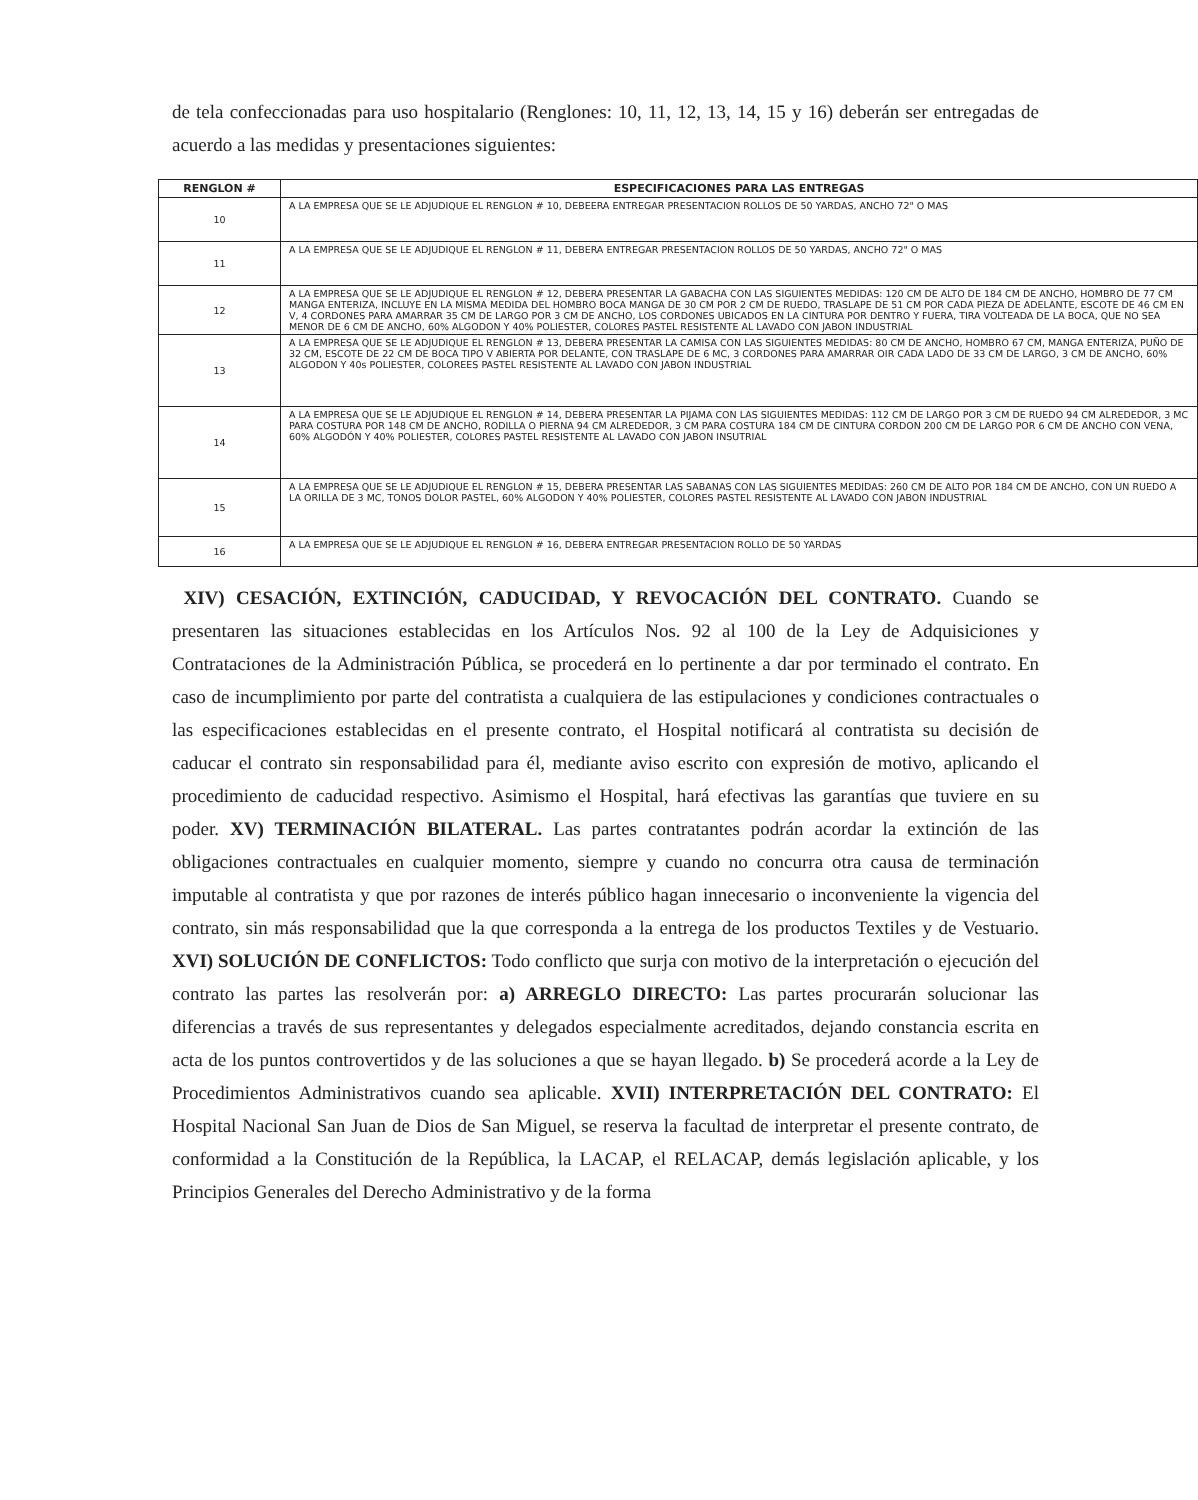de tela confeccionadas para uso hospitalario (Renglones: 10, 11, 12, 13, 14, 15 y 16) deberán ser entregadas de acuerdo a las medidas y presentaciones siguientes:
| RENGLON # | ESPECIFICACIONES PARA LAS ENTREGAS |
| --- | --- |
| 10 | A LA EMPRESA QUE SE LE ADJUDIQUE EL RENGLON # 10, DEBEERA ENTREGAR PRESENTACION ROLLOS DE 50 YARDAS, ANCHO 72" O MAS |
| 11 | A LA EMPRESA QUE SE LE ADJUDIQUE EL RENGLON # 11, DEBERA ENTREGAR PRESENTACION ROLLOS DE 50 YARDAS, ANCHO 72" O MAS |
| 12 | A LA EMPRESA QUE SE LE ADJUDIQUE EL RENGLON # 12, DEBERA PRESENTAR LA GABACHA CON LAS SIGUIENTES MEDIDAS: 120 CM DE ALTO DE 184 CM DE ANCHO, HOMBRO DE 77 CM MANGA ENTERIZA, INCLUYE EN LA MISMA MEDIDA DEL HOMBRO BOCA MANGA DE 30 CM POR 2 CM DE RUEDO, TRASLAPE DE 51 CM POR CADA PIEZA DE ADELANTE, ESCOTE DE 46 CM EN V, 4 CORDONES PARA AMARRAR 35 CM DE LARGO POR 3 CM DE ANCHO, LOS CORDONES UBICADOS EN LA CINTURA POR DENTRO Y FUERA, TIRA VOLTEADA DE LA BOCA, QUE NO SEA MENOR DE 6 CM DE ANCHO, 60% ALGODON Y 40% POLIESTER, COLORES PASTEL RESISTENTE AL LAVADO CON JABON INDUSTRIAL |
| 13 | A LA EMPRESA QUE SE LE ADJUDIQUE EL RENGLON # 13, DEBERA PRESENTAR LA CAMISA CON LAS SIGUIENTES MEDIDAS: 80 CM DE ANCHO, HOMBRO 67 CM, MANGA ENTERIZA, PUÑO DE 32 CM, ESCOTE DE 22 CM DE BOCA TIPO V ABIERTA POR DELANTE, CON TRASLAPE DE 6 MC, 3 CORDONES PARA AMARRAR OIR CADA LADO DE 33 CM DE LARGO, 3 CM DE ANCHO, 60% ALGODON Y 40s POLIESTER, COLOREES PASTEL RESISTENTE AL LAVADO CON JABON INDUSTRIAL |
| 14 | A LA EMPRESA QUE SE LE ADJUDIQUE EL RENGLON # 14, DEBERA PRESENTAR LA PIJAMA CON LAS SIGUIENTES MEDIDAS: 112 CM DE LARGO POR 3 CM DE RUEDO 94 CM ALREDEDOR, 3 MC PARA COSTURA POR 148 CM DE ANCHO, RODILLA O PIERNA 94 CM ALREDEDOR, 3 CM PARA COSTURA 184 CM DE CINTURA CORDON 200 CM DE LARGO POR 6 CM DE ANCHO CON VENA, 60% ALGODÓN Y 40% POLIESTER, COLORES PASTEL RESISTENTE AL LAVADO CON JABON INSUTRIAL |
| 15 | A LA EMPRESA QUE SE LE ADJUDIQUE EL RENGLON # 15, DEBERA PRESENTAR LAS SABANAS CON LAS SIGUIENTES MEDIDAS: 260 CM DE ALTO POR 184 CM DE ANCHO, CON UN RUEDO A LA ORILLA DE 3 MC, TONOS DOLOR PASTEL, 60% ALGODON Y 40% POLIESTER, COLORES PASTEL RESISTENTE AL LAVADO CON JABON INDUSTRIAL |
| 16 | A LA EMPRESA QUE SE LE ADJUDIQUE EL RENGLON # 16, DEBERA ENTREGAR PRESENTACION ROLLO DE 50 YARDAS |
XIV) CESACIÓN, EXTINCIÓN, CADUCIDAD, Y REVOCACIÓN DEL CONTRATO. Cuando se presentaren las situaciones establecidas en los Artículos Nos. 92 al 100 de la Ley de Adquisiciones y Contrataciones de la Administración Pública, se procederá en lo pertinente a dar por terminado el contrato. En caso de incumplimiento por parte del contratista a cualquiera de las estipulaciones y condiciones contractuales o las especificaciones establecidas en el presente contrato, el Hospital notificará al contratista su decisión de caducar el contrato sin responsabilidad para él, mediante aviso escrito con expresión de motivo, aplicando el procedimiento de caducidad respectivo. Asimismo el Hospital, hará efectivas las garantías que tuviere en su poder. XV) TERMINACIÓN BILATERAL. Las partes contratantes podrán acordar la extinción de las obligaciones contractuales en cualquier momento, siempre y cuando no concurra otra causa de terminación imputable al contratista y que por razones de interés público hagan innecesario o inconveniente la vigencia del contrato, sin más responsabilidad que la que corresponda a la entrega de los productos Textiles y de Vestuario. XVI) SOLUCIÓN DE CONFLICTOS: Todo conflicto que surja con motivo de la interpretación o ejecución del contrato las partes las resolverán por: a) ARREGLO DIRECTO: Las partes procurarán solucionar las diferencias a través de sus representantes y delegados especialmente acreditados, dejando constancia escrita en acta de los puntos controvertidos y de las soluciones a que se hayan llegado. b) Se procederá acorde a la Ley de Procedimientos Administrativos cuando sea aplicable. XVII) INTERPRETACIÓN DEL CONTRATO: El Hospital Nacional San Juan de Dios de San Miguel, se reserva la facultad de interpretar el presente contrato, de conformidad a la Constitución de la República, la LACAP, el RELACAP, demás legislación aplicable, y los Principios Generales del Derecho Administrativo y de la forma